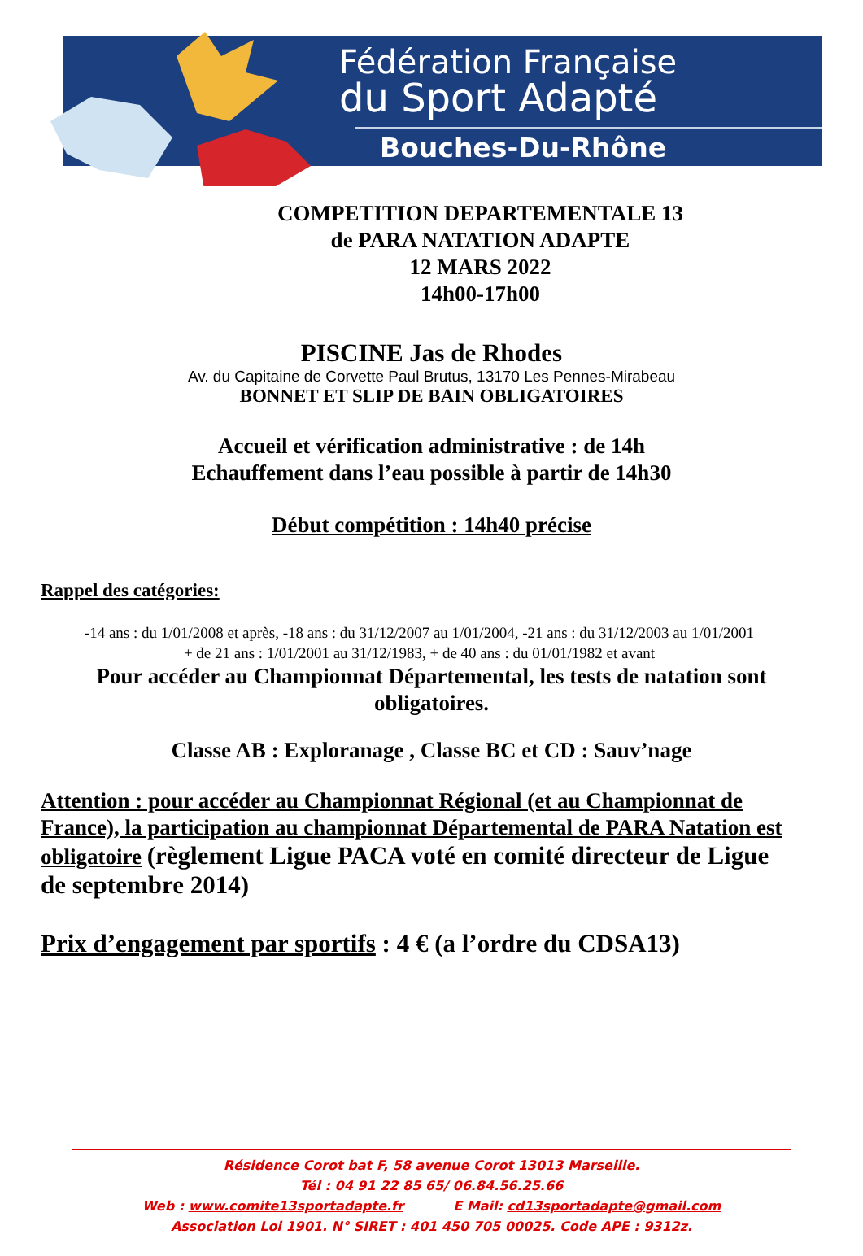Fédération Française
du Sport Adapté
Bouches-Du-Rhône
COMPETITION DEPARTEMENTALE 13
de PARA NATATION ADAPTE
12 MARS 2022
14h00-17h00
PISCINE Jas de Rhodes
Av. du Capitaine de Corvette Paul Brutus, 13170 Les Pennes-Mirabeau
BONNET ET SLIP DE BAIN OBLIGATOIRES
Accueil et vérification administrative : de 14h
Echauffement dans l’eau possible à partir de 14h30
Début compétition : 14h40 précise
Rappel des catégories:
-14 ans : du 1/01/2008 et après, -18 ans : du 31/12/2007 au 1/01/2004, -21 ans : du 31/12/2003 au 1/01/2001
+ de 21 ans : 1/01/2001 au 31/12/1983, + de 40 ans : du 01/01/1982 et avant
Pour accéder au Championnat Départemental, les tests de natation sont
obligatoires.
Classe AB : Exploranage , Classe BC et CD : Sauv’nage
Attention : pour accéder au Championnat Régional (et au Championnat de France), la participation au championnat Départemental de PARA Natation est obligatoire (règlement Ligue PACA voté en comité directeur de Ligue de septembre 2014)
Prix d’engagement par sportifs : 4 € (a l’ordre du CDSA13)
Résidence Corot bat F, 58 avenue Corot 13013 Marseille.
Tél : 04 91 22 85 65/ 06.84.56.25.66
Web : www.comite13sportadapte.fr E Mail: cd13sportadapte@gmail.com
Association Loi 1901. N° SIRET : 401 450 705 00025. Code APE : 9312z.